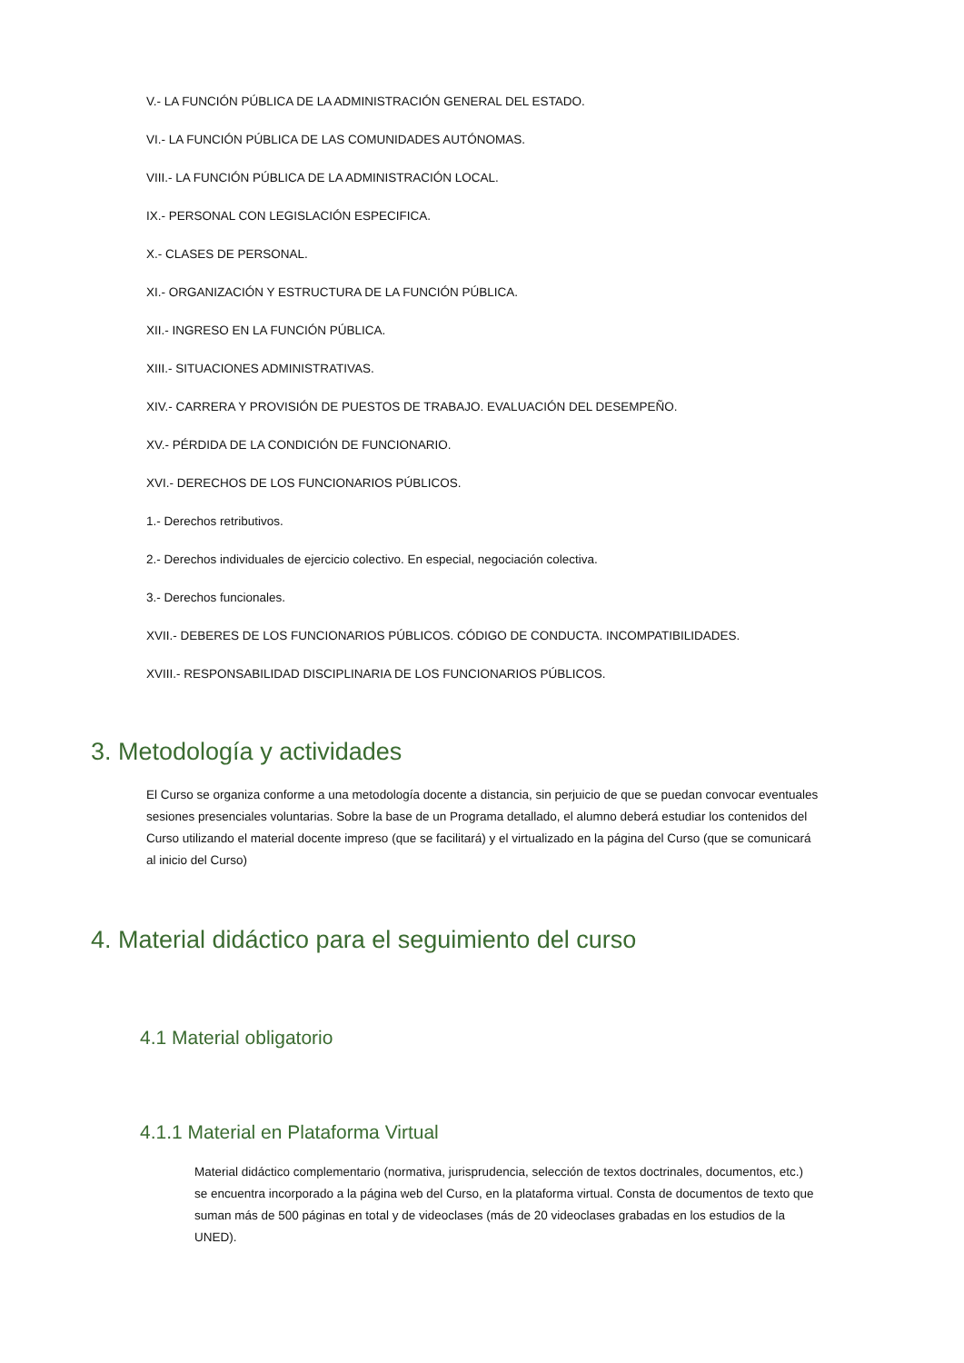V.- LA FUNCIÓN PÚBLICA DE LA ADMINISTRACIÓN GENERAL DEL ESTADO.
VI.- LA FUNCIÓN PÚBLICA DE LAS COMUNIDADES AUTÓNOMAS.
VIII.- LA FUNCIÓN PÚBLICA DE LA ADMINISTRACIÓN LOCAL.
IX.- PERSONAL CON LEGISLACIÓN ESPECIFICA.
X.- CLASES DE PERSONAL.
XI.- ORGANIZACIÓN Y ESTRUCTURA DE LA FUNCIÓN PÚBLICA.
XII.- INGRESO EN LA FUNCIÓN PÚBLICA.
XIII.- SITUACIONES ADMINISTRATIVAS.
XIV.- CARRERA Y PROVISIÓN DE PUESTOS DE TRABAJO. EVALUACIÓN DEL DESEMPEÑO.
XV.- PÉRDIDA DE LA CONDICIÓN DE FUNCIONARIO.
XVI.- DERECHOS DE LOS FUNCIONARIOS PÚBLICOS.
1.- Derechos retributivos.
2.- Derechos individuales de ejercicio colectivo. En especial, negociación colectiva.
3.- Derechos funcionales.
XVII.- DEBERES DE LOS FUNCIONARIOS PÚBLICOS. CÓDIGO DE CONDUCTA. INCOMPATIBILIDADES.
XVIII.- RESPONSABILIDAD DISCIPLINARIA DE LOS FUNCIONARIOS PÚBLICOS.
3. Metodología y actividades
El Curso se organiza conforme a una metodología docente a distancia, sin perjuicio de que se puedan convocar eventuales sesiones presenciales voluntarias. Sobre la base de un Programa detallado, el alumno deberá estudiar los contenidos del Curso utilizando el material docente impreso (que se facilitará) y el virtualizado en la página del Curso (que se comunicará al inicio del Curso)
4. Material didáctico para el seguimiento del curso
4.1 Material obligatorio
4.1.1 Material en Plataforma Virtual
Material didáctico complementario (normativa, jurisprudencia, selección de textos doctrinales, documentos, etc.) se encuentra incorporado a la página web del Curso, en la plataforma virtual. Consta de documentos de texto que suman más de 500 páginas en total y de videoclases (más de 20 videoclases grabadas en los estudios de la UNED).